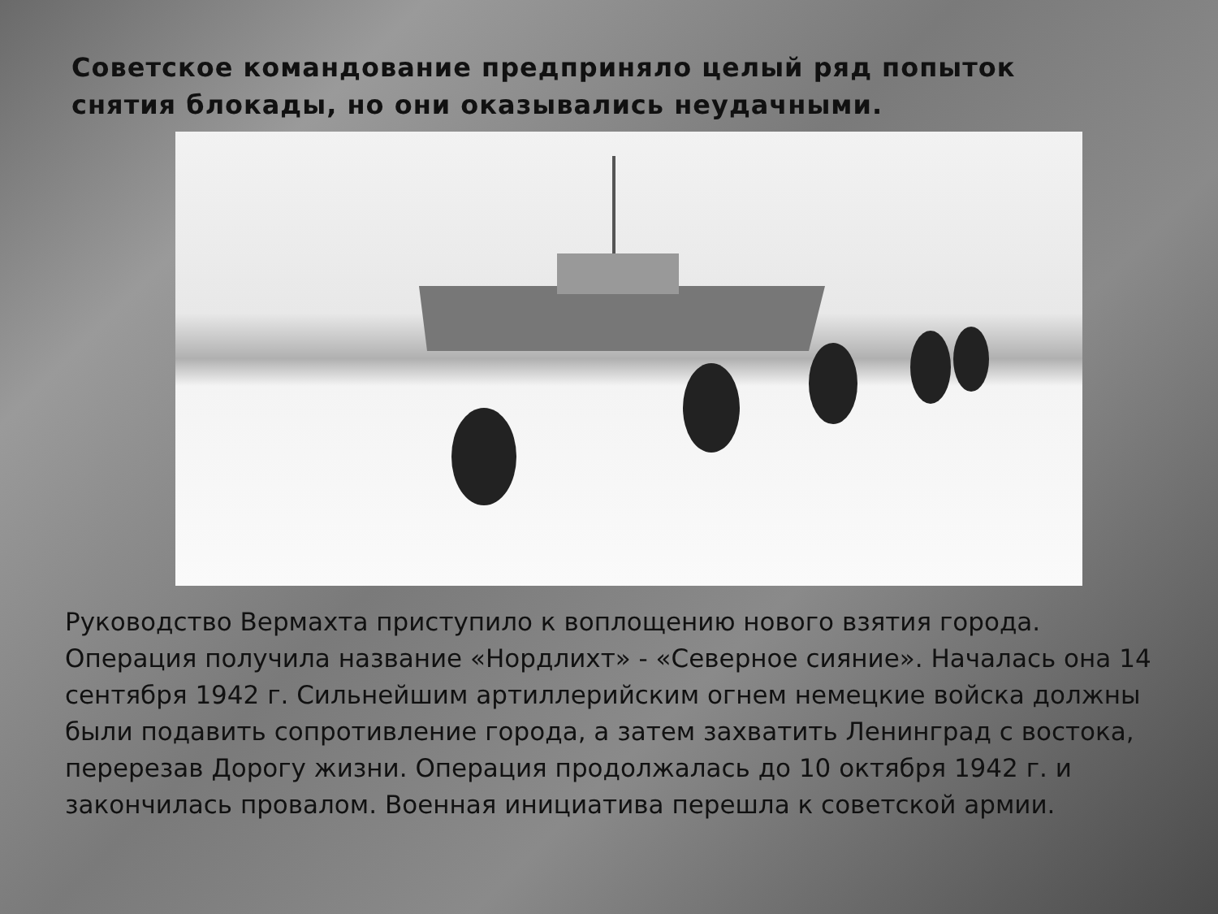Советское командование предприняло целый ряд попыток снятия блокады, но они оказывались неудачными.
Руководство Вермахта приступило к воплощению нового взятия города. Операция получила название «Нордлихт» - «Северное сияние». Началась она 14 сентября 1942 г. Сильнейшим артиллерийским огнем немецкие войска должны были подавить сопротивление города, а затем захватить Ленинград с востока, перерезав Дорогу жизни. Операция продолжалась до 10 октября 1942 г. и закончилась провалом. Военная инициатива перешла к советской армии.